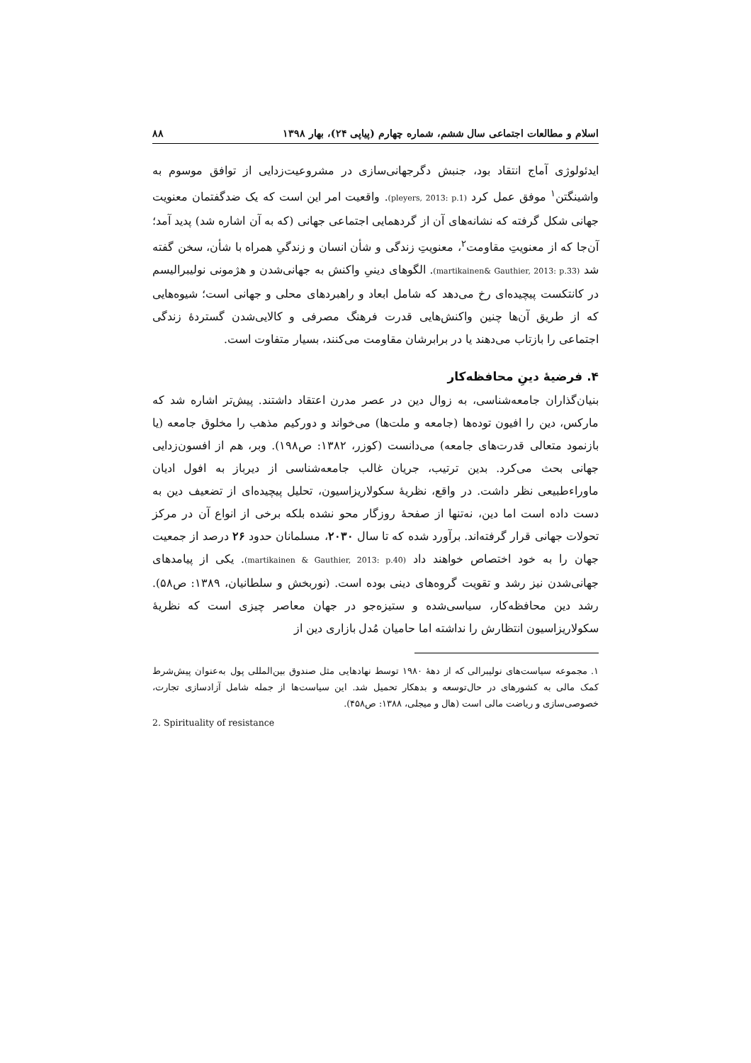اسلام و مطالعات اجتماعی سال ششم، شماره چهارم (پیاپی ۲۴)، بهار ۱۳۹۸ ۸۸
ایدئولوژی آماج انتقاد بود، جنبش دگرجهانی‌سازی در مشروعیت‌زدایی از توافق موسوم به واشینگتن<sup>۱</sup> موفق عمل کرد (pleyers, 2013: p.1). واقعیت امر این است که یک ضدگفتمان معنویت جهانی شکل گرفته که نشانه‌های آن از گردهمایی اجتماعی جهانی (که به آن اشاره شد) پدید آمد؛ آن‌جا که از معنویتِ مقاومت<sup>۲</sup>، معنویتِ زندگی و شأن انسان و زندگیِ همراه با شأن، سخن گفته شد (martikainen& Gauthier, 2013: p.33). الگوهای دینیِ واکنش به جهانی‌شدن و هژمونی نولیبرالیسم در کانتکست پیچیده‌ای رخ می‌دهد که شامل ابعاد و راهبردهای محلی و جهانی است؛ شیوه‌هایی که از طریق آن‌ها چنین واکنش‌هایی قدرت فرهنگ مصرفی و کالایی‌شدن گستردهٔ زندگی اجتماعی را بازتاب می‌دهند یا در برابرشان مقاومت می‌کنند، بسیار متفاوت است.
۴. فرضیهٔ دینِ محافظه‌کار
بنیان‌گذاران جامعه‌شناسی، به زوال دین در عصر مدرن اعتقاد داشتند. پیش‌تر اشاره شد که مارکس، دین را افیون توده‌ها (جامعه و ملت‌ها) می‌خواند و دورکیم مذهب را مخلوق جامعه (یا بازنمود متعالی قدرت‌های جامعه) می‌دانست (کوزر، ۱۳۸۲: ص۱۹۸). وبر، هم از افسون‌زدایی جهانی بحث می‌کرد. بدین ترتیب، جریان غالب جامعه‌شناسی از دیرباز به افول ادیان ماوراءطبیعی نظر داشت. در واقع، نظریهٔ سکولاریزاسیون، تحلیل پیچیده‌ای از تضعیف دین به دست داده است اما دین، نه‌تنها از صفحهٔ روزگار محو نشده بلکه برخی از انواع آن در مرکز تحولات جهانی قرار گرفته‌اند. برآورد شده که تا سال ۲۰۳۰، مسلمانان حدود ۲۶ درصد از جمعیت جهان را به خود اختصاص خواهند داد (martikainen & Gauthier, 2013: p.40). یکی از پیامدهای جهانی‌شدن نیز رشد و تقویت گروه‌های دینی بوده است. (نوربخش و سلطانیان، ۱۳۸۹: ص۵۸). رشد دین محافظه‌کار، سیاسی‌شده و ستیزه‌جو در جهان معاصر چیزی است که نظریهٔ سکولاریزاسیون انتظارش را نداشته اما حامیان مُدل بازاری دین از
۱. مجموعه سیاست‌های نولیبرالی که از دههٔ ۱۹۸۰ توسط نهادهایی مثل صندوق بین‌المللی پول به‌عنوان پیش‌شرط کمک مالی به کشورهای در حال‌توسعه و بدهکار تحمیل شد. این سیاست‌ها از جمله شامل آزادسازی تجارت، خصوصی‌سازی و ریاضت مالی است (هال و میجلی، ۱۳۸۸: ص۴۵۸).
2. Spirituality of resistance